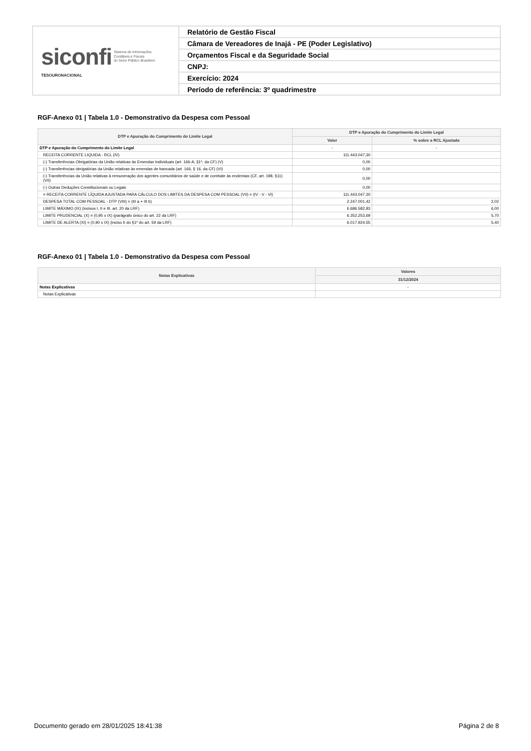| siconfi Sistema de Informações Contábeis e Fiscais do Setor Público Brasileiro TESOURONACIONAL | Relatório de Gestão Fiscal |
| | Câmara de Vereadores de Inajá - PE (Poder Legislativo) |
| | Orçamentos Fiscal e da Seguridade Social |
| | CNPJ: |
| | Exercício: 2024 |
| | Período de referência: 3º quadrimestre |
RGF-Anexo 01 | Tabela 1.0 - Demonstrativo da Despesa com Pessoal
| DTP e Apuração do Cumprimento do Limite Legal | DTP e Apuração do Cumprimento do Limite Legal | |
| --- | --- | --- |
| | Valor | % sobre a RCL Ajustada |
| DTP e Apuração do Cumprimento do Limite Legal | - | - |
| RECEITA CORRENTE LIQUIDA - RCL (IV) | 111.443.047,30 | |
| (-) Transferências Obrigatórias da União relativas às Emendas Individuais (art. 166-A, §1º, da CF) (V) | 0,00 | |
| (-) Transferências obrigatórias da União relativas às emendas de bancada (art. 166, § 16, da CF) (VI) | 0,00 | |
| (-) Transferências da União relativas à remuneração dos agentes comunitários de saúde e de combate às endemias (CF, art. 198, §11) (VII) | 0,00 | |
| (-) Outras Deduções Constitucionais ou Legais | 0,00 | |
| = RECEITA CORRENTE LÍQUIDA AJUSTADA PARA CÁLCULO DOS LIMITES DA DESPESA COM PESSOAL (VII) = (IV - V - VI) | 111.443.047,30 | |
| DESPESA TOTAL COM PESSOAL - DTP (VIII) = (III a + III b) | 2.247.001,42 | 2,02 |
| LIMITE MÁXIMO (IX) (incisos I, II e III, art. 20 da LRF) | 6.686.582,83 | 6,00 |
| LIMITE PRUDENCIAL (X) = (0,95 x IX) (parágrafo único do art. 22 da LRF) | 6.352.253,69 | 5,70 |
| LIMITE DE ALERTA (XI) = (0,90 x IX) (inciso II do §1º do art. 59 da LRF) | 6.017.924,55 | 5,40 |
RGF-Anexo 01 | Tabela 1.0 - Demonstrativo da Despesa com Pessoal
| Notas Explicativas | Valores |
| --- | --- |
| | 31/12/2024 |
| Notas Explicativas | - |
| Notas Explicativas | |
Documento gerado em 28/01/2025 18:41:38 Página 2 de 8